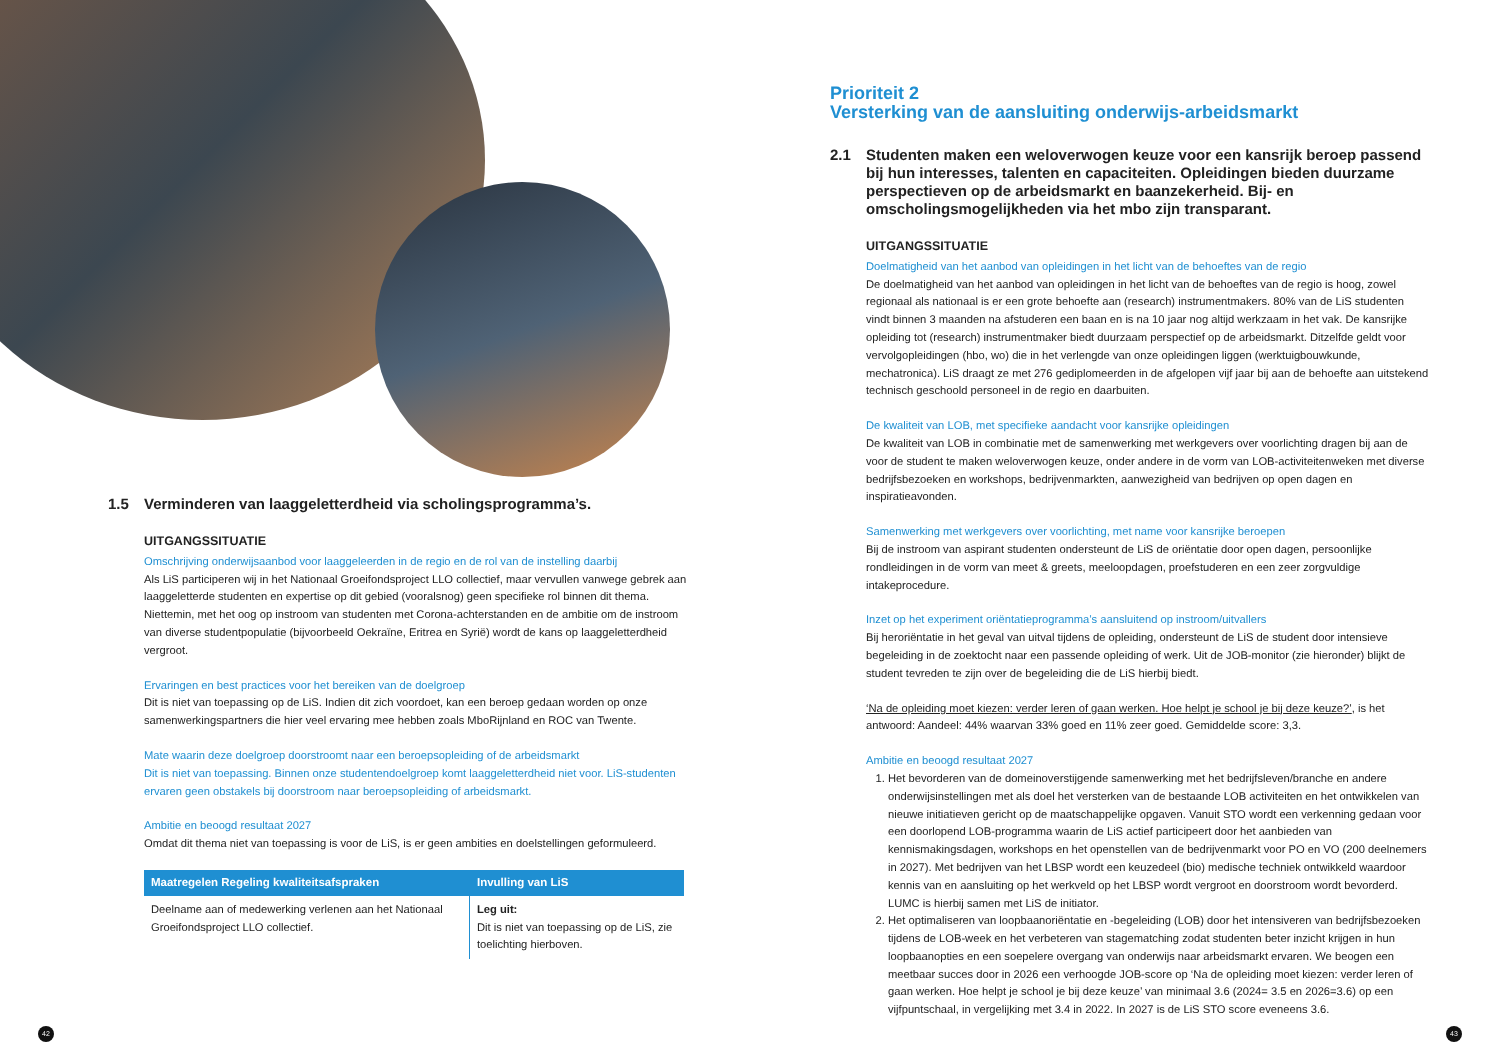1.5 Verminderen van laaggeletterdheid via scholingsprogramma’s.
UITGANGSSITUATIE
Omschrijving onderwijsaanbod voor laaggeleerden in de regio en de rol van de instelling daarbij
Als LiS participeren wij in het Nationaal Groeifondsproject LLO collectief, maar vervullen vanwege gebrek aan laaggeletterde studenten en expertise op dit gebied (vooralsnog) geen specifieke rol binnen dit thema. Niettemin, met het oog op instroom van studenten met Corona-achterstanden en de ambitie om de instroom van diverse studentpopulatie (bijvoorbeeld Oekraïne, Eritrea en Syrië) wordt de kans op laaggeletterdheid vergroot.
Ervaringen en best practices voor het bereiken van de doelgroep
Dit is niet van toepassing op de LiS. Indien dit zich voordoet, kan een beroep gedaan worden op onze samenwerkingspartners die hier veel ervaring mee hebben zoals MboRijnland en ROC van Twente.
Mate waarin deze doelgroep doorstroomt naar een beroepsopleiding of de arbeidsmarkt
Dit is niet van toepassing. Binnen onze studentendoelgroep komt laaggeletterdheid niet voor. LiS-studenten ervaren geen obstakels bij doorstroom naar beroepsopleiding of arbeidsmarkt.
Ambitie en beoogd resultaat 2027
Omdat dit thema niet van toepassing is voor de LiS, is er geen ambities en doelstellingen geformuleerd.
| Maatregelen Regeling kwaliteitsafspraken | Invulling van LiS |
| --- | --- |
| Deelname aan of medewerking verlenen aan het Nationaal Groeifondsproject LLO collectief. | Leg uit: Dit is niet van toepassing op de LiS, zie toelichting hierboven. |
Prioriteit 2
Versterking van de aansluiting onderwijs-arbeidsmarkt
2.1 Studenten maken een weloverwogen keuze voor een kansrijk beroep passend bij hun interesses, talenten en capaciteiten. Opleidingen bieden duurzame perspectieven op de arbeidsmarkt en baanzekerheid. Bij- en omscholingsmogelijkheden via het mbo zijn transparant.
UITGANGSSITUATIE
Doelmatigheid van het aanbod van opleidingen in het licht van de behoeftes van de regio
De doelmatigheid van het aanbod van opleidingen in het licht van de behoeftes van de regio is hoog, zowel regionaal als nationaal is er een grote behoefte aan (research) instrumentmakers. 80% van de LiS studenten vindt binnen 3 maanden na afstuderen een baan en is na 10 jaar nog altijd werkzaam in het vak. De kansrijke opleiding tot (research) instrumentmaker biedt duurzaam perspectief op de arbeidsmarkt. Ditzelfde geldt voor vervolgopleidingen (hbo, wo) die in het verlengde van onze opleidingen liggen (werktuigbouwkunde, mechatronica). LiS draagt ze met 276 gediplomeerden in de afgelopen vijf jaar bij aan de behoefte aan uitstekend technisch geschoold personeel in de regio en daarbuiten.
De kwaliteit van LOB, met specifieke aandacht voor kansrijke opleidingen
De kwaliteit van LOB in combinatie met de samenwerking met werkgevers over voorlichting dragen bij aan de voor de student te maken weloverwogen keuze, onder andere in de vorm van LOB-activiteitenweken met diverse bedrijfsbezoeken en workshops, bedrijvenmarkten, aanwezigheid van bedrijven op open dagen en inspiratieavonden.
Samenwerking met werkgevers over voorlichting, met name voor kansrijke beroepen
Bij de instroom van aspirant studenten ondersteunt de LiS de oriëntatie door open dagen, persoonlijke rondleidingen in de vorm van meet & greets, meeloopdagen, proefstuderen en een zeer zorgvuldige intakeprocedure.
Inzet op het experiment oriëntatieprogramma’s aansluitend op instroom/uitvallers
Bij heroriëntatie in het geval van uitval tijdens de opleiding, ondersteunt de LiS de student door intensieve begeleiding in de zoektocht naar een passende opleiding of werk. Uit de JOB-monitor (zie hieronder) blijkt de student tevreden te zijn over de begeleiding die de LiS hierbij biedt.
‘Na de opleiding moet kiezen: verder leren of gaan werken. Hoe helpt je school je bij deze keuze?’, is het antwoord: Aandeel: 44% waarvan 33% goed en 11% zeer goed. Gemiddelde score: 3,3.
Ambitie en beoogd resultaat 2027
1. Het bevorderen van de domeinoverstijgende samenwerking met het bedrijfsleven/branche en andere onderwijsinstellingen met als doel het versterken van de bestaande LOB activiteiten en het ontwikkelen van nieuwe initiatieven gericht op de maatschappelijke opgaven. Vanuit STO wordt een verkenning gedaan voor een doorlopend LOB-programma waarin de LiS actief participeert door het aanbieden van kennismakingsdagen, workshops en het openstellen van de bedrijvenmarkt voor PO en VO (200 deelnemers in 2027). Met bedrijven van het LBSP wordt een keuzedeel (bio) medische techniek ontwikkeld waardoor kennis van en aansluiting op het werkveld op het LBSP wordt vergroot en doorstroom wordt bevorderd. LUMC is hierbij samen met LiS de initiator.
2. Het optimaliseren van loopbaanoriëntatie en -begeleiding (LOB) door het intensiveren van bedrijfsbezoeken tijdens de LOB-week en het verbeteren van stagematching zodat studenten beter inzicht krijgen in hun loopbaanopties en een soepelere overgang van onderwijs naar arbeidsmarkt ervaren. We beogen een meetbaar succes door in 2026 een verhoogde JOB-score op ‘Na de opleiding moet kiezen: verder leren of gaan werken. Hoe helpt je school je bij deze keuze’ van minimaal 3.6 (2024= 3.5 en 2026=3.6) op een vijfpuntschaal, in vergelijking met 3.4 in 2022. In 2027 is de LiS STO score eveneens 3.6.
42 43